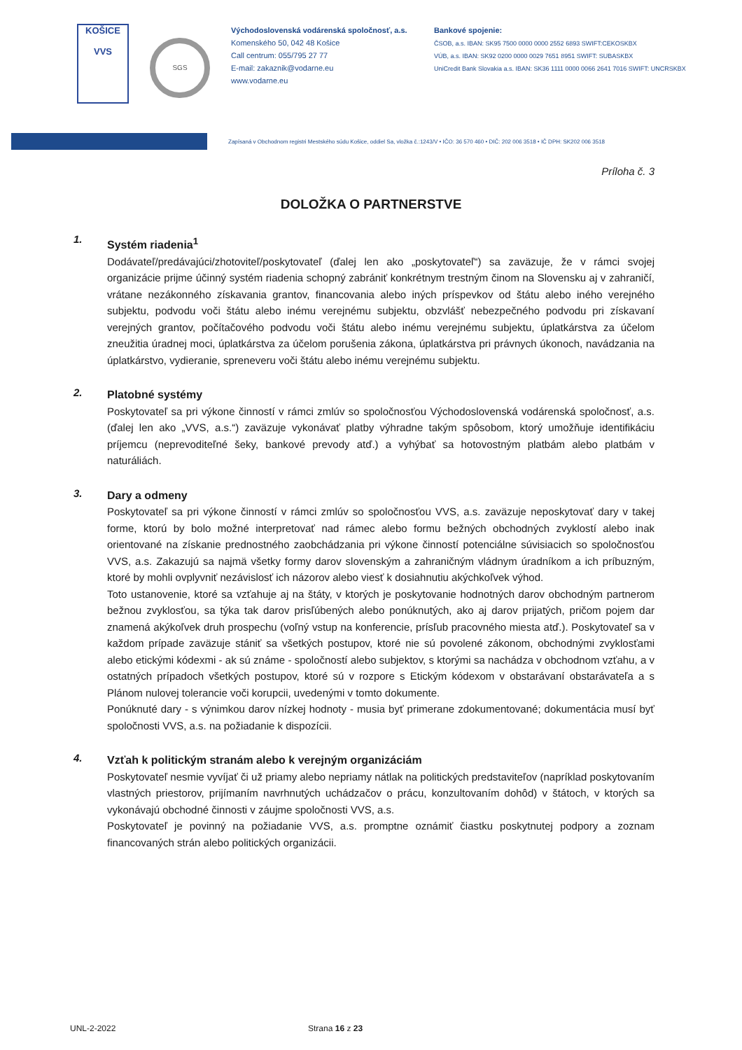KOŠICE
VVS
SGS
Východoslovenská vodárenská spoločnosť, a.s.
Komenského 50, 042 48 Košice
Call centrum: 055/795 27 77
E-mail: zakaznik@vodarne.eu
www.vodarne.eu
Bankové spojenie:
ČSOB, a.s. IBAN: SK95 7500 0000 0000 2552 6893 SWIFT:CEKOSKBX
VÚB, a.s. IBAN: SK92 0200 0000 0029 7651 8951 SWIFT: SUBASKBX
UniCredit Bank Slovakia a.s. IBAN: SK36 1111 0000 0066 2641 7016 SWIFT: UNCRSKBX
Zapísaná v Obchodnom registri Mestského súdu Košice, oddiel Sa, vložka č.:1243/V • IČO: 36 570 460 • DIČ: 202 006 3518 • IČ DPH: SK202 006 3518
Príloha č. 3
DOLOŽKA O PARTNERSTVE
1.
Systém riadenia<sup>1</sup>
Dodávateľ/predávajúci/zhotoviteľ/poskytovateľ (ďalej len ako „poskytovateľ“) sa zaväzuje, že v rámci svojej organizácie prijme účinný systém riadenia schopný zabrániť konkrétnym trestným činom na Slovensku aj v zahraničí, vrátane nezákonného získavania grantov, financovania alebo iných príspevkov od štátu alebo iného verejného subjektu, podvodu voči štátu alebo inému verejnému subjektu, obzvlášť nebezpečného podvodu pri získavaní verejných grantov, počítačového podvodu voči štátu alebo inému verejnému subjektu, úplatkárstva za účelom zneužitia úradnej moci, úplatkárstva za účelom porušenia zákona, úplatkárstva pri právnych úkonoch, navádzania na úplatkárstvo, vydieranie, spreneveru voči štátu alebo inému verejnému subjektu.
2.
Platobné systémy
Poskytovateľ sa pri výkone činností v rámci zmlúv so spoločnosťou Východoslovenská vodárenská spoločnosť, a.s. (ďalej len ako „VVS, a.s.“) zaväzuje vykonávať platby výhradne takým spôsobom, ktorý umožňuje identifikáciu príjemcu (neprevoditeľné šeky, bankové prevody atď.) a vyhýbať sa hotovostným platbám alebo platbám v naturáliách.
3.
Dary a odmeny
Poskytovateľ sa pri výkone činností v rámci zmlúv so spoločnosťou VVS, a.s. zaväzuje neposkytovať dary v takej forme, ktorú by bolo možné interpretovať nad rámec alebo formu bežných obchodných zvyklostí alebo inak orientované na získanie prednostného zaobchádzania pri výkone činností potenciálne súvisiacich so spoločnosťou VVS, a.s. Zakazujú sa najmä všetky formy darov slovenským a zahraničným vládnym úradníkom a ich príbuzným, ktoré by mohli ovplyvniť nezávislosť ich názorov alebo viesť k dosiahnutiu akýchkoľvek výhod.
Toto ustanovenie, ktoré sa vzťahuje aj na štáty, v ktorých je poskytovanie hodnotných darov obchodným partnerom bežnou zvyklosťou, sa týka tak darov prisľúbených alebo ponúknutých, ako aj darov prijatých, pričom pojem dar znamená akýkoľvek druh prospechu (voľný vstup na konferencie, prísľub pracovného miesta atď.). Poskytovateľ sa v každom prípade zaväzuje stániť sa všetkých postupov, ktoré nie sú povolené zákonom, obchodnými zvyklosťami alebo etickými kódexmi - ak sú známe - spoločností alebo subjektov, s ktorými sa nachádza v obchodnom vzťahu, a v ostatných prípadoch všetkých postupov, ktoré sú v rozpore s Etickým kódexom v obstarávaní obstarávateľa a s Plánom nulovej tolerancie voči korupcii, uvedenými v tomto dokumente.
Ponúknuté dary - s výnimkou darov nízkej hodnoty - musia byť primerane zdokumentované; dokumentácia musí byť spoločnosti VVS, a.s. na požiadanie k dispozícii.
4.
Vzťah k politickým stranám alebo k verejným organizáciám
Poskytovateľ nesmie vyvíjať či už priamy alebo nepriamy nátlak na politických predstaviteľov (napríklad poskytovaním vlastných priestorov, prijímaním navrhnutých uchádzačov o prácu, konzultovaním dohôd) v štátoch, v ktorých sa vykonávajú obchodné činnosti v záujme spoločnosti VVS, a.s.
Poskytovateľ je povinný na požiadanie VVS, a.s. promptne oznámiť čiastku poskytnutej podpory a zoznam financovaných strán alebo politických organizácii.
UNL-2-2022 Strana 16 z 23